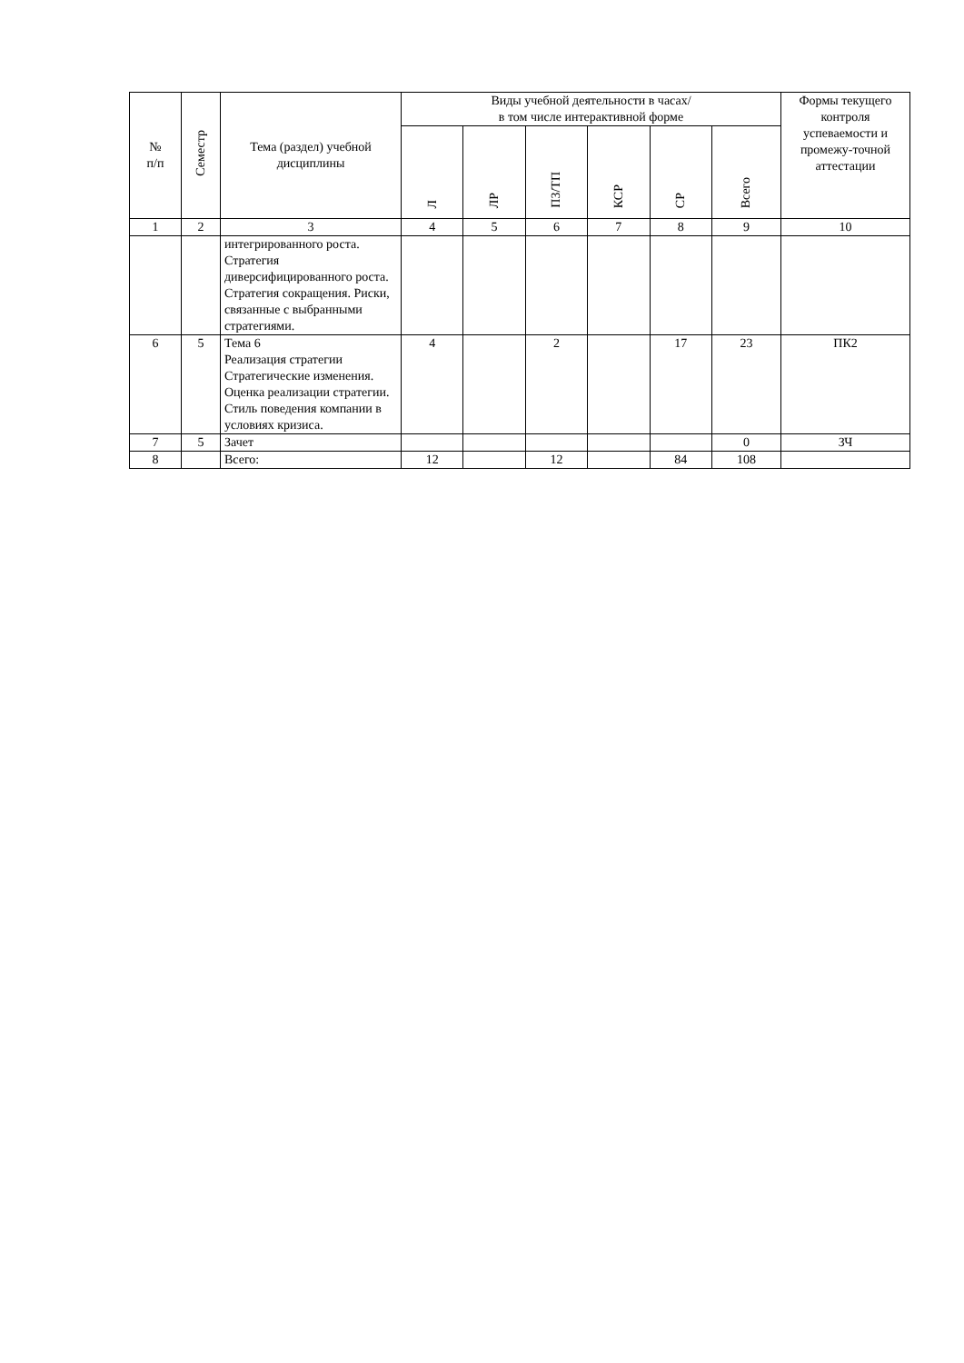| № п/п | Семестр | Тема (раздел) учебной дисциплины | Виды учебной деятельности в часах/ в том числе интерактивной форме | | | | | | Формы текущего контроля успеваемости и промежу-точной аттестации |
| --- | --- | --- | --- | --- | --- | --- | --- | --- | --- |
| | | | Л | ЛР | ПЗ/ТП | КСР | СР | Всего | |
| 1 | 2 | 3 | 4 | 5 | 6 | 7 | 8 | 9 | 10 |
| | | интегрированного роста. Стратегия диверсифицированного роста. Стратегия сокращения. Риски, связанные с выбранными стратегиями. | | | | | | | |
| 6 | 5 | Тема 6 Реализация стратегии Стратегические изменения. Оценка реализации стратегии. Стиль поведения компании в условиях кризиса. | 4 | | 2 | | 17 | 23 | ПК2 |
| 7 | 5 | Зачет | | | | | | 0 | ЗЧ |
| 8 | | Всего: | 12 | | 12 | | 84 | 108 | |